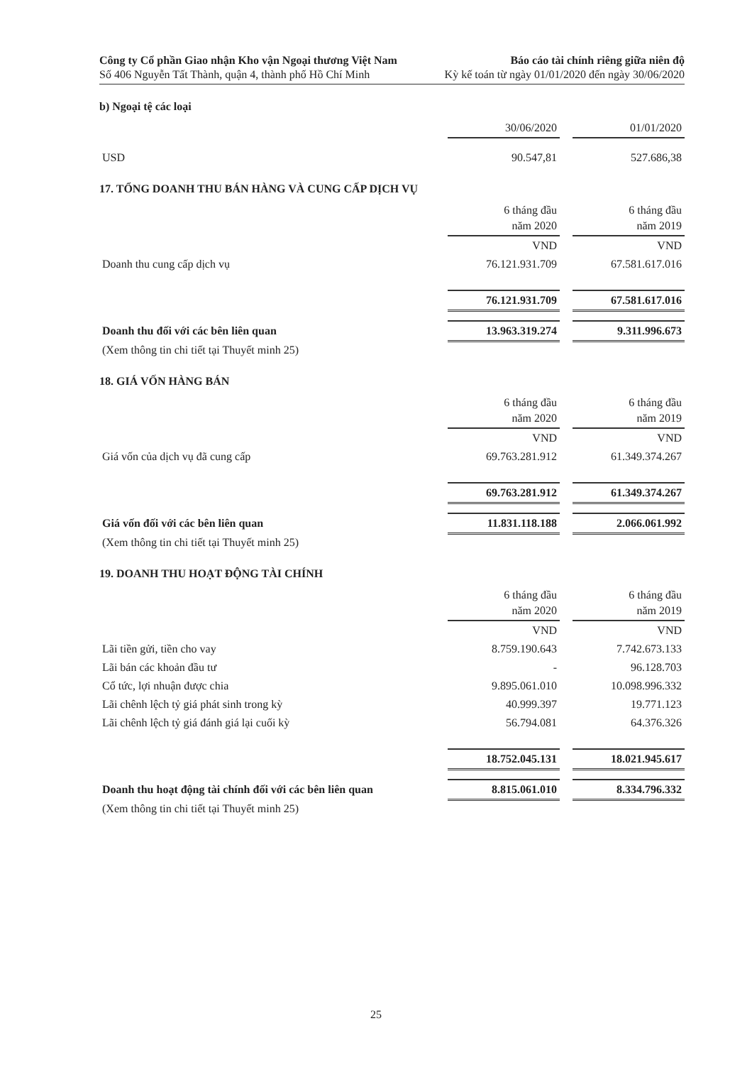Công ty Cổ phần Giao nhận Kho vận Ngoại thương Việt Nam
Số 406 Nguyễn Tất Thành, quận 4, thành phố Hồ Chí Minh
Báo cáo tài chính riêng giữa niên độ
Kỳ kế toán từ ngày 01/01/2020 đến ngày 30/06/2020
b) Ngoại tệ các loại
| | 30/06/2020 | | 01/01/2020 |
| USD | 90.547,81 | | 527.686,38 |
17. TỔNG DOANH THU BÁN HÀNG VÀ CUNG CẤP DỊCH VỤ
| | 6 tháng đầu năm 2020 | | 6 tháng đầu năm 2019 |
| | VND | | VND |
| Doanh thu cung cấp dịch vụ | 76.121.931.709 | | 67.581.617.016 |
| | 76.121.931.709 | | 67.581.617.016 |
| Doanh thu đối với các bên liên quan | 13.963.319.274 | | 9.311.996.673 |
| (Xem thông tin chi tiết tại Thuyết minh 25) | | | |
18. GIÁ VỐN HÀNG BÁN
| | 6 tháng đầu năm 2020 | | 6 tháng đầu năm 2019 |
| | VND | | VND |
| Giá vốn của dịch vụ đã cung cấp | 69.763.281.912 | | 61.349.374.267 |
| | 69.763.281.912 | | 61.349.374.267 |
| Giá vốn đối với các bên liên quan | 11.831.118.188 | | 2.066.061.992 |
| (Xem thông tin chi tiết tại Thuyết minh 25) | | | |
19. DOANH THU HOẠT ĐỘNG TÀI CHÍNH
| | 6 tháng đầu năm 2020 | | 6 tháng đầu năm 2019 |
| | VND | | VND |
| Lãi tiền gửi, tiền cho vay | 8.759.190.643 | | 7.742.673.133 |
| Lãi bán các khoản đầu tư | - | | 96.128.703 |
| Cổ tức, lợi nhuận được chia | 9.895.061.010 | | 10.098.996.332 |
| Lãi chênh lệch tỷ giá phát sinh trong kỳ | 40.999.397 | | 19.771.123 |
| Lãi chênh lệch tỷ giá đánh giá lại cuối kỳ | 56.794.081 | | 64.376.326 |
| | 18.752.045.131 | | 18.021.945.617 |
| Doanh thu hoạt động tài chính đối với các bên liên quan | 8.815.061.010 | | 8.334.796.332 |
| (Xem thông tin chi tiết tại Thuyết minh 25) | | | |
25